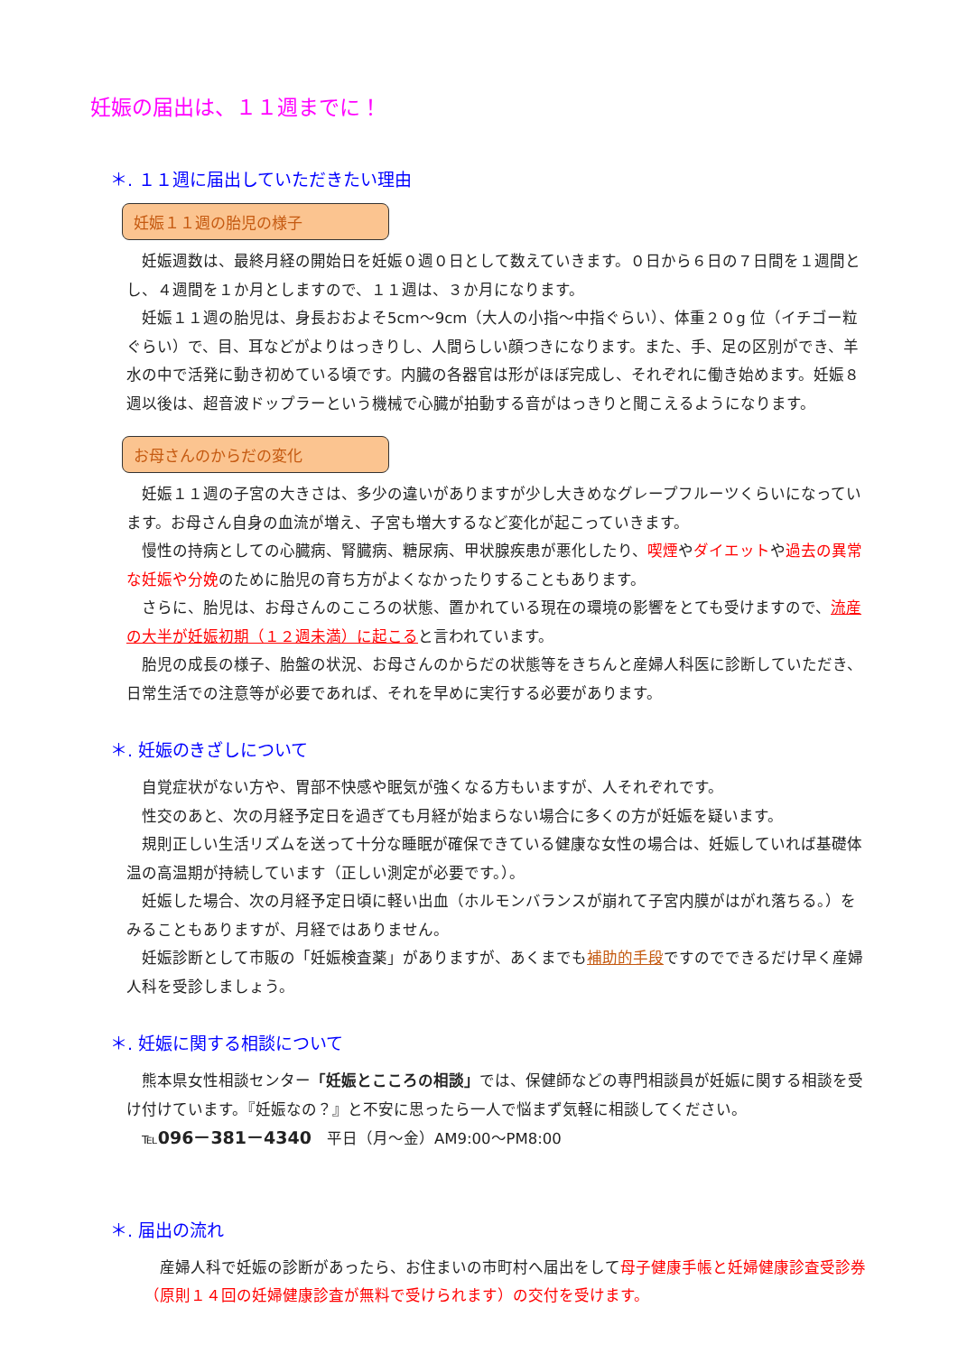妊娠の届出は、１１週までに！
＊. １１週に届出していただきたい理由
妊娠１１週の胎児の様子
妊娠週数は、最終月経の開始日を妊娠０週０日として数えていきます。０日から６日の７日間を１週間とし、４週間を１か月としますので、１１週は、３か月になります。
妊娠１１週の胎児は、身長おおよそ5cm～9cm（大人の小指～中指ぐらい）、体重２０g 位（イチゴー粒ぐらい）で、目、耳などがよりはっきりし、人間らしい顔つきになります。また、手、足の区別ができ、羊水の中で活発に動き初めている頃です。内臓の各器官は形がほぼ完成し、それぞれに働き始めます。妊娠８週以後は、超音波ドップラーという機械で心臓が拍動する音がはっきりと聞こえるようになります。
お母さんのからだの変化
妊娠１１週の子宮の大きさは、多少の違いがありますが少し大きめなグレープフルーツくらいになっています。お母さん自身の血流が増え、子宮も増大するなど変化が起こっていきます。
慢性の持病としての心臓病、腎臓病、糖尿病、甲状腺疾患が悪化したり、喫煙やダイエットや過去の異常な妊娠や分娩のために胎児の育ち方がよくなかったりすることもあります。
さらに、胎児は、お母さんのこころの状態、置かれている現在の環境の影響をとても受けますので、流産の大半が妊娠初期（１２週未満）に起こると言われています。
胎児の成長の様子、胎盤の状況、お母さんのからだの状態等をきちんと産婦人科医に診断していただき、日常生活での注意等が必要であれば、それを早めに実行する必要があります。
＊. 妊娠のきざしについて
自覚症状がない方や、胃部不快感や眠気が強くなる方もいますが、人それぞれです。
性交のあと、次の月経予定日を過ぎても月経が始まらない場合に多くの方が妊娠を疑います。
規則正しい生活リズムを送って十分な睡眠が確保できている健康な女性の場合は、妊娠していれば基礎体温の高温期が持続しています（正しい測定が必要です。）。
妊娠した場合、次の月経予定日頃に軽い出血（ホルモンバランスが崩れて子宮内膜がはがれ落ちる。）をみることもありますが、月経ではありません。
妊娠診断として市販の「妊娠検査薬」がありますが、あくまでも補助的手段ですのでできるだけ早く産婦人科を受診しましょう。
＊. 妊娠に関する相談について
熊本県女性相談センター「妊娠とこころの相談」では、保健師などの専門相談員が妊娠に関する相談を受け付けています。『妊娠なの？』と不安に思ったら一人で悩まず気軽に相談してください。
℡096－381－4340　平日（月～金）AM9:00～PM8:00
＊. 届出の流れ
産婦人科で妊娠の診断があったら、お住まいの市町村へ届出をして母子健康手帳と妊婦健康診査受診券（原則１４回の妊婦健康診査が無料で受けられます）の交付を受けます。